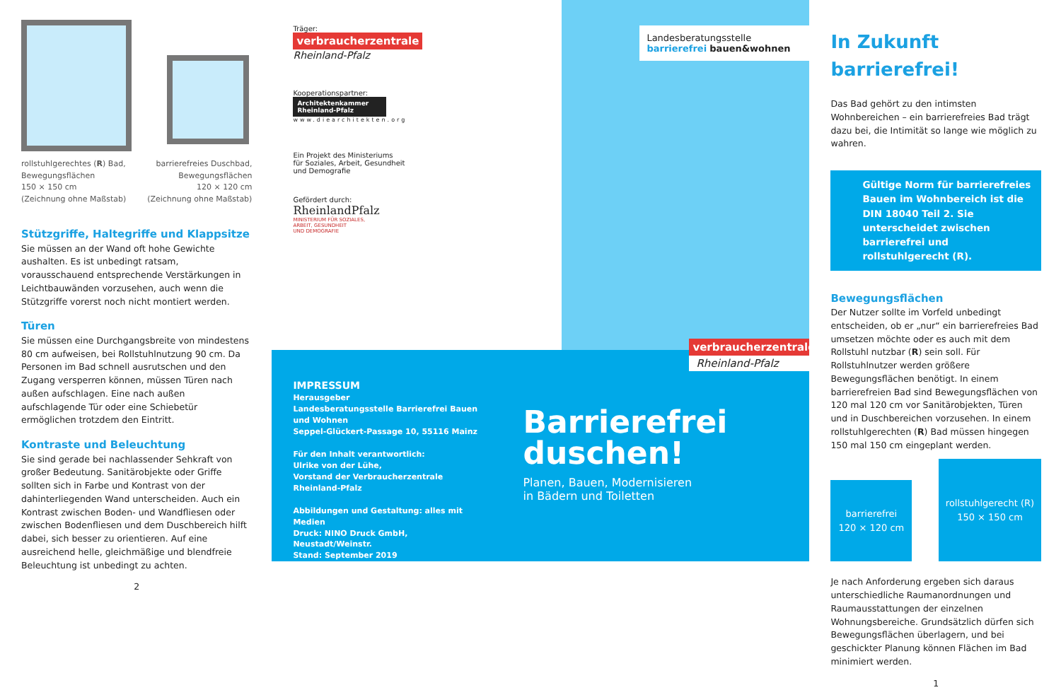rollstuhlgerechtes (R) Bad,
Bewegungsflächen
150 × 150 cm
(Zeichnung ohne Maßstab)
barrierefreies Duschbad,
Bewegungsflächen
120 × 120 cm
(Zeichnung ohne Maßstab)
Stützgriffe, Haltegriffe und Klappsitze
Sie müssen an der Wand oft hohe Gewichte aushalten. Es ist unbedingt ratsam, vorausschauend entsprechende Verstärkungen in Leichtbauwänden vorzusehen, auch wenn die Stützgriffe vorerst noch nicht montiert werden.
Türen
Sie müssen eine Durchgangsbreite von mindestens 80 cm aufweisen, bei Rollstuhlnutzung 90 cm. Da Personen im Bad schnell ausrutschen und den Zugang versperren können, müssen Türen nach außen aufschlagen. Eine nach außen aufschlagende Tür oder eine Schiebetür ermöglichen trotzdem den Eintritt.
Kontraste und Beleuchtung
Sie sind gerade bei nachlassender Sehkraft von großer Bedeutung. Sanitärobjekte oder Griffe sollten sich in Farbe und Kontrast von der dahinterliegenden Wand unterscheiden. Auch ein Kontrast zwischen Boden- und Wandfliesen oder zwischen Bodenfliesen und dem Duschbereich hilft dabei, sich besser zu orientieren. Auf eine ausreichend helle, gleichmäßige und blendfreie Beleuchtung ist unbedingt zu achten.
2
Träger:
verbraucherzentrale
Rheinland-Pfalz
Kooperationspartner:
Architektenkammer
Rheinland-Pfalz
www.diearchitekten.org
Ein Projekt des Ministeriums
für Soziales, Arbeit, Gesundheit
und Demografie
Gefördert durch:
RheinlandPfalz
MINISTERIUM FÜR SOZIALES,
ARBEIT, GESUNDHEIT
UND DEMOGRAFIE
Landesberatungsstelle
barrierefrei bauen&wohnen
verbraucherzentrale
Rheinland-Pfalz
IMPRESSUM
Herausgeber
Landesberatungsstelle Barrierefrei Bauen und Wohnen
Seppel-Glückert-Passage 10, 55116 Mainz
Für den Inhalt verantwortlich:
Ulrike von der Lühe,
Vorstand der Verbraucherzentrale Rheinland-Pfalz
Abbildungen und Gestaltung: alles mit Medien
Druck: NINO Druck GmbH, Neustadt/Weinstr.
Stand: September 2019
Barrierefrei duschen!
Planen, Bauen, Modernisieren
in Bädern und Toiletten
In Zukunft barrierefrei!
Das Bad gehört zu den intimsten Wohnbereichen – ein barrierefreies Bad trägt dazu bei, die Intimität so lange wie möglich zu wahren.
Gültige Norm für barrierefreies Bauen im Wohnbereich ist die DIN 18040 Teil 2. Sie unterscheidet zwischen barrierefrei und rollstuhlgerecht (R).
Bewegungsflächen
Der Nutzer sollte im Vorfeld unbedingt entscheiden, ob er „nur“ ein barrierefreies Bad umsetzen möchte oder es auch mit dem Rollstuhl nutzbar (R) sein soll. Für Rollstuhlnutzer werden größere Bewegungsflächen benötigt. In einem barrierefreien Bad sind Bewegungsflächen von 120 mal 120 cm vor Sanitärobjekten, Türen und in Duschbereichen vorzusehen. In einem rollstuhlgerechten (R) Bad müssen hingegen 150 mal 150 cm eingeplant werden.
barrierefrei
120 × 120 cm
rollstuhlgerecht (R)
150 × 150 cm
Je nach Anforderung ergeben sich daraus unterschiedliche Raumanordnungen und Raumausstattungen der einzelnen Wohnungsbereiche. Grundsätzlich dürfen sich Bewegungsflächen überlagern, und bei geschickter Planung können Flächen im Bad minimiert werden.
1